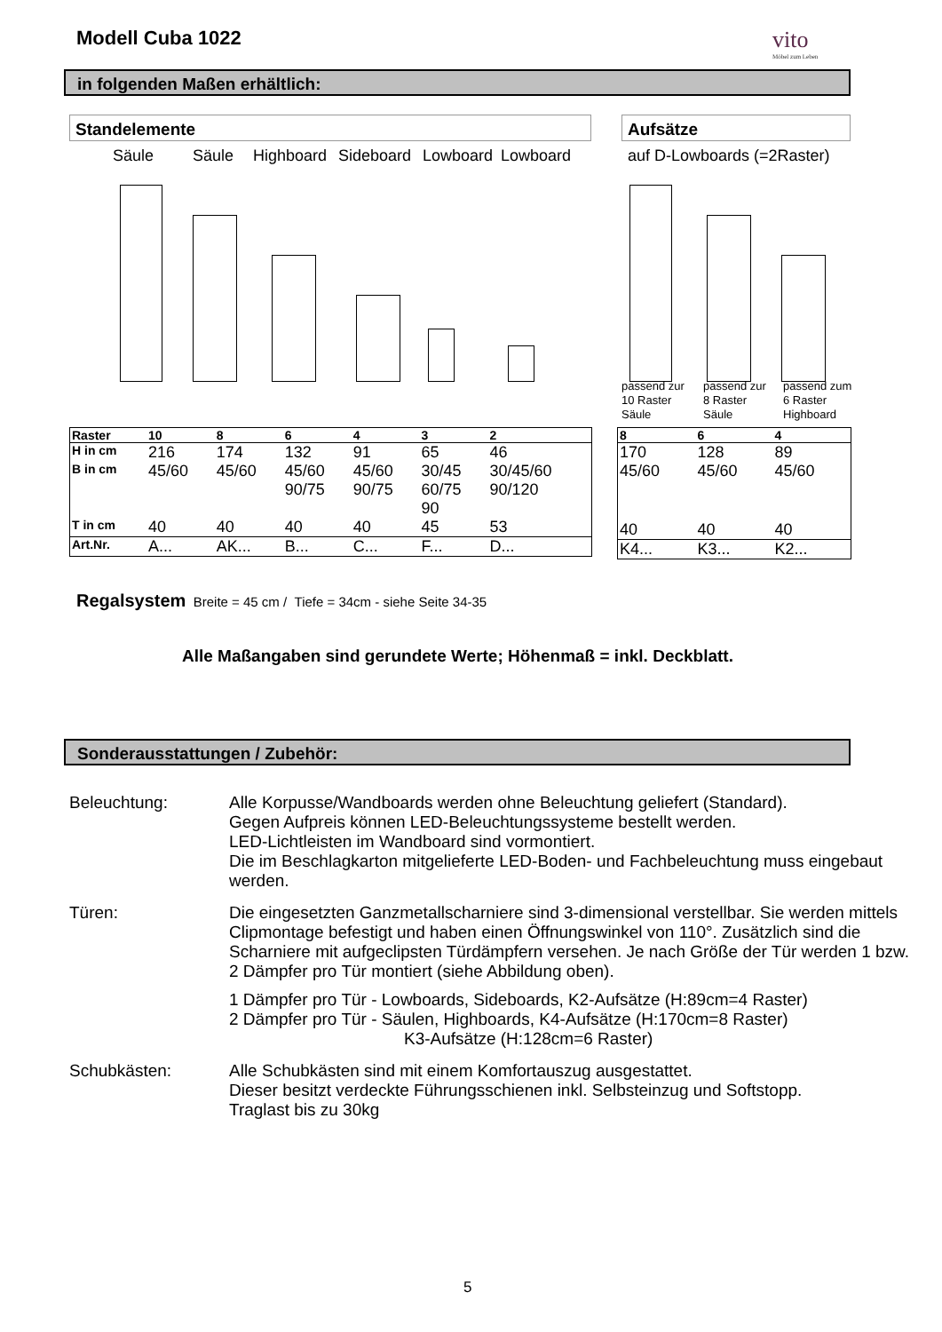Modell Cuba 1022 vito
Möbel zum Leben
in folgenden Maßen erhältlich:
Standelemente Aufsätze
Säule Säule Highboard Sideboard Lowboard Lowboard auf D-Lowboards (=2Raster)
passend zur
10 Raster
Säule
passend zur
8 Raster
Säule
passend zum
6 Raster
Highboard
| Raster | 10 | 8 | 6 | 4 | 3 | 2 |
| H in cm | 216 | 174 | 132 | 91 | 65 | 46 |
| B in cm | 45/60 | 45/60 | 45/60 90/75 | 45/60 90/75 | 30/45 60/75 90 | 30/45/60 90/120 |
| T in cm | 40 | 40 | 40 | 40 | 45 | 53 |
| Art.Nr. | A... | AK... | B... | C... | F... | D... |
| 8 | 6 | 4 |
| 170 | 128 | 89 |
| 45/60 | 45/60 | 45/60 |
| 40 | 40 | 40 |
| K4... | K3... | K2... |
Regalsystem Breite = 45 cm / Tiefe = 34cm - siehe Seite 34-35
Alle Maßangaben sind gerundete Werte; Höhenmaß = inkl. Deckblatt.
Sonderausstattungen / Zubehör:
Beleuchtung: Alle Korpusse/Wandboards werden ohne Beleuchtung geliefert (Standard).
Gegen Aufpreis können LED-Beleuchtungssysteme bestellt werden.
LED-Lichtleisten im Wandboard sind vormontiert.
Die im Beschlagkarton mitgelieferte LED-Boden- und Fachbeleuchtung muss eingebaut werden.
Türen: Die eingesetzten Ganzmetallscharniere sind 3-dimensional verstellbar. Sie werden mittels Clipmontage befestigt und haben einen Öffnungswinkel von 110°. Zusätzlich sind die Scharniere mit aufgeclipsten Türdämpfern versehen. Je nach Größe der Tür werden 1 bzw. 2 Dämpfer pro Tür montiert (siehe Abbildung oben).
1 Dämpfer pro Tür - Lowboards, Sideboards, K2-Aufsätze (H:89cm=4 Raster)
2 Dämpfer pro Tür - Säulen, Highboards, K4-Aufsätze (H:170cm=8 Raster)
K3-Aufsätze (H:128cm=6 Raster)
Schubkästen: Alle Schubkästen sind mit einem Komfortauszug ausgestattet.
Dieser besitzt verdeckte Führungsschienen inkl. Selbsteinzug und Softstopp.
Traglast bis zu 30kg
5